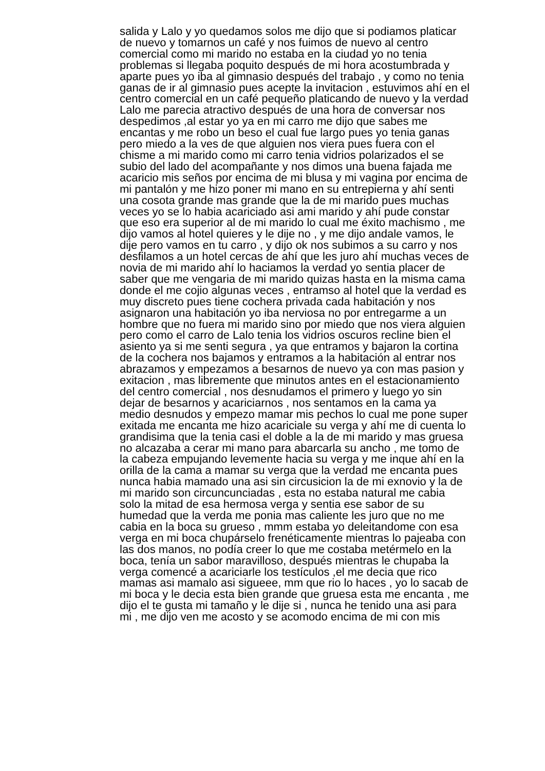salida y Lalo y yo quedamos solos me dijo que si podiamos platicar
de nuevo y tomarnos un café y nos fuimos de nuevo al centro
comercial como mi marido no estaba en la ciudad yo no tenia
problemas si llegaba poquito después de mi hora acostumbrada y
aparte pues yo iba al gimnasio después del trabajo , y como no tenia
ganas de ir al gimnasio pues acepte la invitacion , estuvimos ahí en el
centro comercial en un café pequeño platicando de nuevo y la verdad
Lalo me parecia atractivo después de una hora de conversar nos
despedimos ,al estar yo ya en mi carro me dijo que sabes me
encantas y me robo un beso el cual fue largo pues yo tenia ganas
pero miedo a la ves de que alguien nos viera pues fuera con el
chisme a mi marido como mi carro tenia vidrios polarizados el se
subio del lado del acompañante y nos dimos una buena fajada me
acaricio mis seños por encima de mi blusa y mi vagina por encima de
mi pantalón y me hizo poner mi mano en su entrepierna y ahí senti
una cosota grande mas grande que la de mi marido pues muchas
veces yo se lo habia acariciado asi ami marido y ahí pude constar
que eso era superior al de mi marido lo cual me éxito machismo , me
dijo vamos al hotel quieres y le dije no , y me dijo andale vamos, le
dije pero vamos en tu carro , y dijo ok nos subimos a su carro y nos
desfilamos a un hotel cercas de ahí que les juro ahí muchas veces de
novia de mi marido ahí lo haciamos la verdad yo sentia placer de
saber que me vengaria de mi marido quizas hasta en la misma cama
donde el me cojio algunas veces , entramso al hotel que la verdad es
muy discreto pues tiene cochera privada cada habitación y nos
asignaron una habitación yo iba nerviosa no por entregarme a un
hombre que no fuera mi marido sino por miedo que nos viera alguien
pero como el carro de Lalo tenia los vidrios oscuros recline bien el
asiento ya si me senti segura , ya que entramos y bajaron la cortina
de la cochera nos bajamos y entramos a la habitación al entrar nos
abrazamos y empezamos a besarnos de nuevo ya con mas pasion y
exitacion , mas libremente que minutos antes en el estacionamiento
del centro comercial , nos desnudamos el primero y luego yo sin
dejar de besarnos y acariciarnos , nos sentamos en la cama ya
medio desnudos y empezo mamar mis pechos lo cual me pone super
exitada me encanta me hizo acariciale su verga y ahí me di cuenta lo
grandisima que la tenia casi el doble a la de mi marido y mas gruesa
no alcazaba a cerar mi mano para abarcarla su ancho , me tomo de
la cabeza empujando levemente hacia su verga y me inque ahí en la
orilla de la cama a mamar su verga que la verdad me encanta pues
nunca habia mamado una asi sin circusicion la de mi exnovio y la de
mi marido son circuncunciadas , esta no estaba natural me cabia
solo la mitad de esa hermosa verga y sentia ese sabor de su
humedad que la verda me ponia mas caliente les juro que no me
cabia en la boca su grueso , mmm estaba yo deleitandome con esa
verga en mi boca chupárselo frenéticamente mientras lo pajeaba con
las dos manos, no podía creer lo que me costaba metérmelo en la
boca, tenía un sabor maravilloso, después mientras le chupaba la
verga comencé a acariciarle los testículos ,el me decia que rico
mamas asi mamalo asi sigueee, mm que rio lo haces , yo lo sacab de
mi boca y le decia esta bien grande que gruesa esta me encanta , me
dijo el te gusta mi tamaño y le dije si , nunca he tenido una asi para
mi , me dijo ven me acosto y se acomodo encima de mi con mis